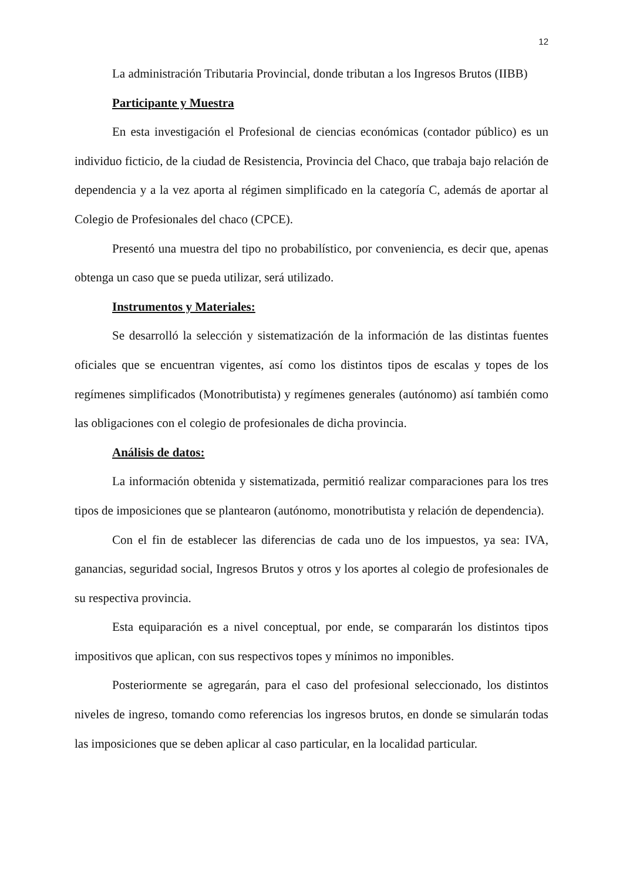12
La administración Tributaria Provincial, donde tributan a los Ingresos Brutos (IIBB)
Participante y Muestra
En esta investigación el Profesional de ciencias económicas (contador público) es un individuo ficticio, de la ciudad de Resistencia, Provincia del Chaco, que trabaja bajo relación de dependencia y a la vez aporta al régimen simplificado en la categoría C, además de aportar al Colegio de Profesionales del chaco (CPCE).
Presentó una muestra del tipo no probabilístico, por conveniencia, es decir que, apenas obtenga un caso que se pueda utilizar, será utilizado.
Instrumentos y Materiales:
Se desarrolló la selección y sistematización de la información de las distintas fuentes oficiales que se encuentran vigentes, así como los distintos tipos de escalas y topes de los regímenes simplificados (Monotributista) y regímenes generales (autónomo) así también como las obligaciones con el colegio de profesionales de dicha provincia.
Análisis de datos:
La información obtenida y sistematizada, permitió realizar comparaciones para los tres tipos de imposiciones que se plantearon (autónomo, monotributista y relación de dependencia).
Con el fin de establecer las diferencias de cada uno de los impuestos, ya sea: IVA, ganancias, seguridad social, Ingresos Brutos y otros y los aportes al colegio de profesionales de su respectiva provincia.
Esta equiparación es a nivel conceptual, por ende, se compararán los distintos tipos impositivos que aplican, con sus respectivos topes y mínimos no imponibles.
Posteriormente se agregarán, para el caso del profesional seleccionado, los distintos niveles de ingreso, tomando como referencias los ingresos brutos, en donde se simularán todas las imposiciones que se deben aplicar al caso particular, en la localidad particular.